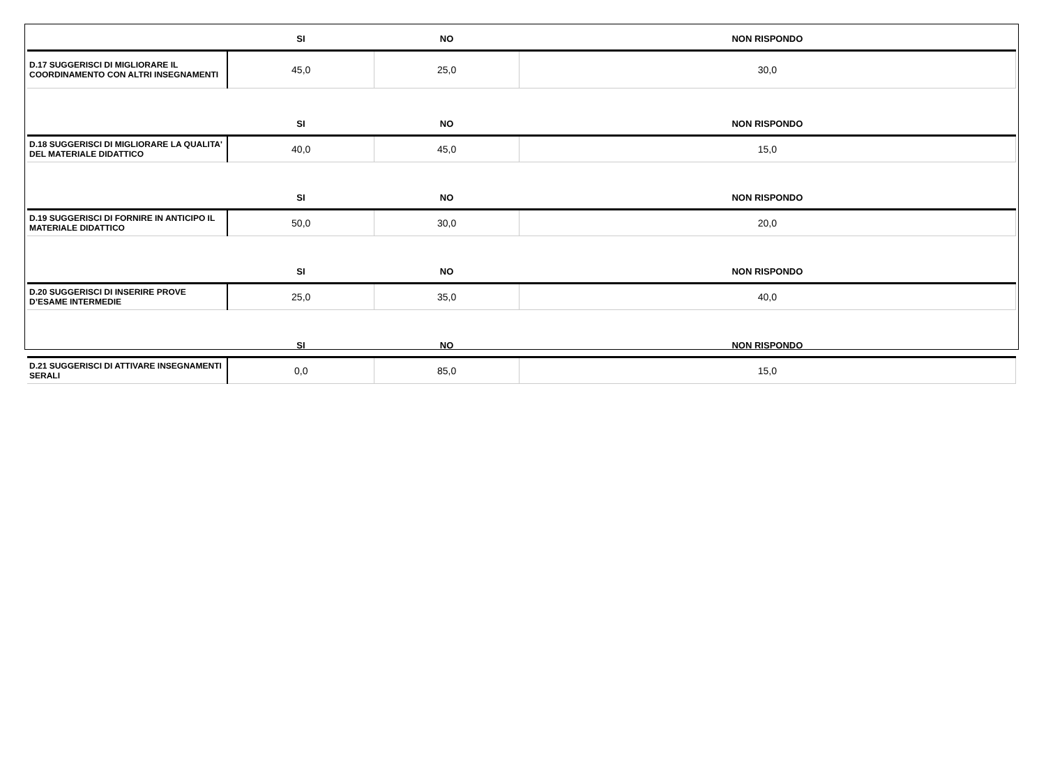| | SI | NO | NON RISPONDO |
| --- | --- | --- | --- |
| D.17 SUGGERISCI DI MIGLIORARE IL COORDINAMENTO CON ALTRI INSEGNAMENTI | 45,0 | 25,0 | 30,0 |
| | SI | NO | NON RISPONDO |
| D.18 SUGGERISCI DI MIGLIORARE LA QUALITA' DEL MATERIALE DIDATTICO | 40,0 | 45,0 | 15,0 |
| | SI | NO | NON RISPONDO |
| D.19 SUGGERISCI DI FORNIRE IN ANTICIPO IL MATERIALE DIDATTICO | 50,0 | 30,0 | 20,0 |
| | SI | NO | NON RISPONDO |
| D.20 SUGGERISCI DI INSERIRE PROVE D’ESAME INTERMEDIE | 25,0 | 35,0 | 40,0 |
| | SI | NO | NON RISPONDO |
| D.21 SUGGERISCI DI ATTIVARE INSEGNAMENTI SERALI | 0,0 | 85,0 | 15,0 |